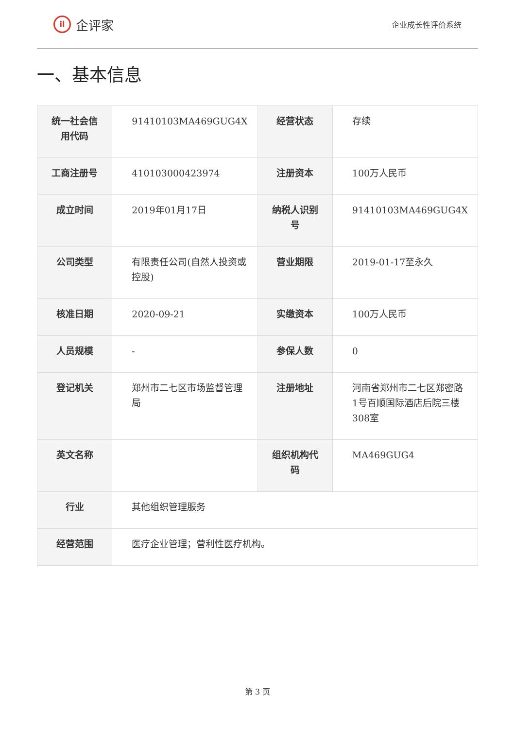il
企评家
企业成长性评价系统
一、基本信息
| 统一社会信用代码 | 91410103MA469GUG4X | 经营状态 | 存续 |
| 工商注册号 | 410103000423974 | 注册资本 | 100万人民币 |
| 成立时间 | 2019年01月17日 | 纳税人识别号 | 91410103MA469GUG4X |
| 公司类型 | 有限责任公司(自然人投资或控股) | 营业期限 | 2019-01-17至永久 |
| 核准日期 | 2020-09-21 | 实缴资本 | 100万人民币 |
| 人员规模 | - | 参保人数 | 0 |
| 登记机关 | 郑州市二七区市场监督管理局 | 注册地址 | 河南省郑州市二七区郑密路1号百顺国际酒店后院三楼308室 |
| 英文名称 | | 组织机构代码 | MA469GUG4 |
| 行业 | 其他组织管理服务 | | |
| 经营范围 | 医疗企业管理；营利性医疗机构。 | | |
第 3 页